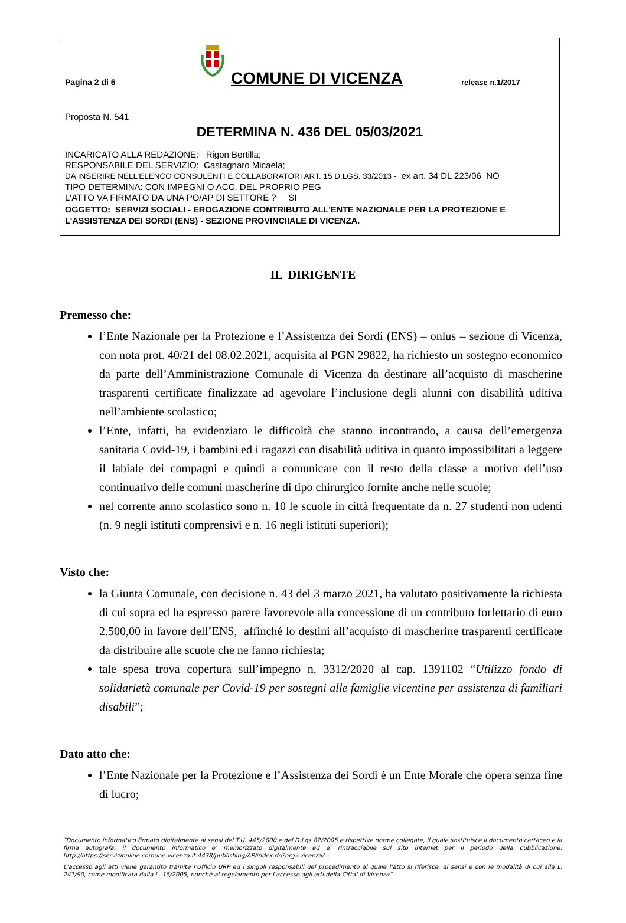Pagina 2 di 6
COMUNE DI VICENZA
release n.1/2017
Proposta N. 541
DETERMINA N. 436 DEL 05/03/2021
INCARICATO ALLA REDAZIONE: Rigon Bertilla;
RESPONSABILE DEL SERVIZIO: Castagnaro Micaela;
DA INSERIRE NELL’ELENCO CONSULENTI E COLLABORATORI ART. 15 D.LGS. 33/2013 - ex art. 34 DL 223/06 NO
TIPO DETERMINA: CON IMPEGNI O ACC. DEL PROPRIO PEG
L'ATTO VA FIRMATO DA UNA PO/AP DI SETTORE ? SI
OGGETTO: SERVIZI SOCIALI - EROGAZIONE CONTRIBUTO ALL'ENTE NAZIONALE PER LA PROTEZIONE E L'ASSISTENZA DEI SORDI (ENS) - SEZIONE PROVINCIIALE DI VICENZA.
IL DIRIGENTE
Premesso che:
l’Ente Nazionale per la Protezione e l’Assistenza dei Sordi (ENS) – onlus – sezione di Vicenza, con nota prot. 40/21 del 08.02.2021, acquisita al PGN 29822, ha richiesto un sostegno economico da parte dell’Amministrazione Comunale di Vicenza da destinare all’acquisto di mascherine trasparenti certificate finalizzate ad agevolare l’inclusione degli alunni con disabilità uditiva nell’ambiente scolastico;
l’Ente, infatti, ha evidenziato le difficoltà che stanno incontrando, a causa dell’emergenza sanitaria Covid-19, i bambini ed i ragazzi con disabilità uditiva in quanto impossibilitati a leggere il labiale dei compagni e quindi a comunicare con il resto della classe a motivo dell’uso continuativo delle comuni mascherine di tipo chirurgico fornite anche nelle scuole;
nel corrente anno scolastico sono n. 10 le scuole in città frequentate da n. 27 studenti non udenti (n. 9 negli istituti comprensivi e n. 16 negli istituti superiori);
Visto che:
la Giunta Comunale, con decisione n. 43 del 3 marzo 2021, ha valutato positivamente la richiesta di cui sopra ed ha espresso parere favorevole alla concessione di un contributo forfettario di euro 2.500,00 in favore dell’ENS, affinché lo destini all’acquisto di mascherine trasparenti certificate da distribuire alle scuole che ne fanno richiesta;
tale spesa trova copertura sull’impegno n. 3312/2020 al cap. 1391102 “Utilizzo fondo di solidarietà comunale per Covid-19 per sostegni alle famiglie vicentine per assistenza di familiari disabili”;
Dato atto che:
l’Ente Nazionale per la Protezione e l’Assistenza dei Sordi è un Ente Morale che opera senza fine di lucro;
“Documento informatico firmato digitalmente ai sensi del T.U. 445/2000 e del D.Lgs 82/2005 e rispettive norme collegate, il quale sostituisce il documento cartaceo e la firma autografa; il documento informatico e’ memorizzato digitalmente ed e’ rintracciabile sul sito internet per il periodo della pubblicazione: http://https://servizionline.comune.vicenza.it:4438/publishing/AP/index.do?org=vicenza/ .
L’accesso agli atti viene garantito tramite l’Ufficio URP ed i singoli responsabili del procedimento al quale l’atto si riferisce, ai sensi e con le modalità di cui alla L. 241/90, come modificata dalla L. 15/2005, nonché al regolamento per l’accesso agli atti della Citta' di Vicenza”